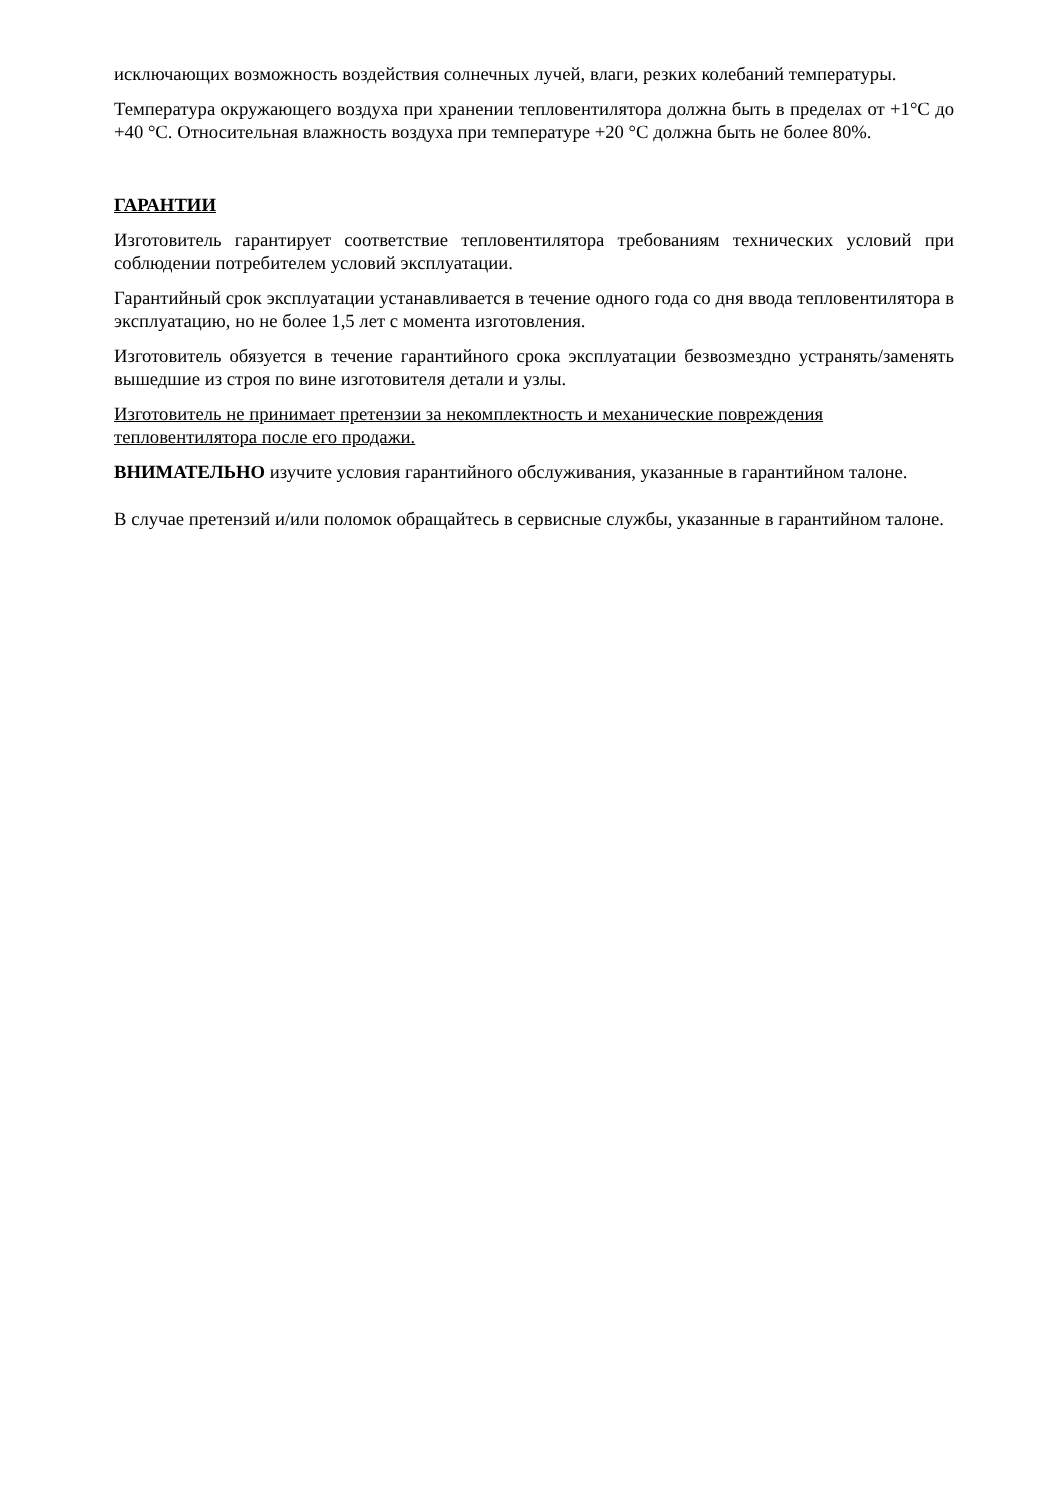исключающих возможность воздействия солнечных лучей, влаги, резких колебаний температуры.
Температура окружающего воздуха при хранении тепловентилятора должна быть в пределах от +1°С до +40 °С. Относительная влажность воздуха при температуре +20 °С должна быть не более 80%.
ГАРАНТИИ
Изготовитель гарантирует соответствие тепловентилятора требованиям технических условий при соблюдении потребителем условий эксплуатации.
Гарантийный срок эксплуатации устанавливается в течение одного года со дня ввода тепловентилятора в эксплуатацию, но не более 1,5 лет с момента изготовления.
Изготовитель обязуется в течение гарантийного срока эксплуатации безвозмездно устранять/заменять вышедшие из строя по вине изготовителя детали и узлы.
Изготовитель не принимает претензии за некомплектность и механические повреждения тепловентилятора после его продажи.
ВНИМАТЕЛЬНО изучите условия гарантийного обслуживания, указанные в гарантийном талоне.
В случае претензий и/или поломок обращайтесь в сервисные службы, указанные в гарантийном талоне.